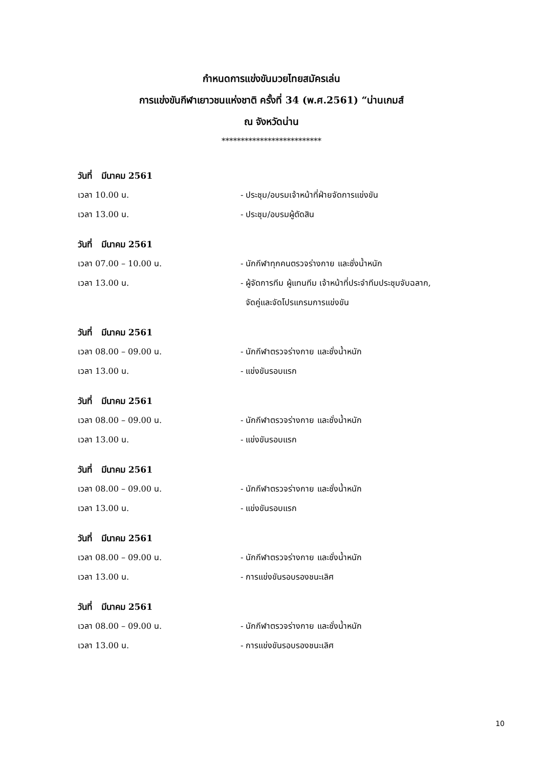กำหนดการแข่งขันมวยไทยสมัครเล่น
การแข่งขันกีฬาเยาวชนแห่งชาติ ครั้งที่ 34 (พ.ศ.2561) “น่านเกมส์
ณ จังหวัดน่าน
**************************
วันที่ มีนาคม 2561
เวลา 10.00 น. - ประชุม/อบรมเจ้าหน้าที่ฝ่ายจัดการแข่งขัน
เวลา 13.00 น. - ประชุม/อบรมผู้ตัดสิน
วันที่ มีนาคม 2561
เวลา 07.00 – 10.00 น. - นักกีฬาทุกคนตรวจร่างกาย และชั่งน้ำหนัก
เวลา 13.00 น. - ผู้จัดการทีม ผู้แทนทีม เจ้าหน้าที่ประจำทีมประชุมจับฉลาก,
จัดคู่และจัดโปรแกรมการแข่งขัน
วันที่ มีนาคม 2561
เวลา 08.00 – 09.00 น. - นักกีฬาตรวจร่างกาย และชั่งน้ำหนัก
เวลา 13.00 น. - แข่งขันรอบแรก
วันที่ มีนาคม 2561
เวลา 08.00 – 09.00 น. - นักกีฬาตรวจร่างกาย และชั่งน้ำหนัก
เวลา 13.00 น. - แข่งขันรอบแรก
วันที่ มีนาคม 2561
เวลา 08.00 – 09.00 น. - นักกีฬาตรวจร่างกาย และชั่งน้ำหนัก
เวลา 13.00 น. - แข่งขันรอบแรก
วันที่ มีนาคม 2561
เวลา 08.00 – 09.00 น. - นักกีฬาตรวจร่างกาย และชั่งน้ำหนัก
เวลา 13.00 น. - การแข่งขันรอบรองชนะเลิศ
วันที่ มีนาคม 2561
เวลา 08.00 – 09.00 น. - นักกีฬาตรวจร่างกาย และชั่งน้ำหนัก
เวลา 13.00 น. - การแข่งขันรอบรองชนะเลิศ
10